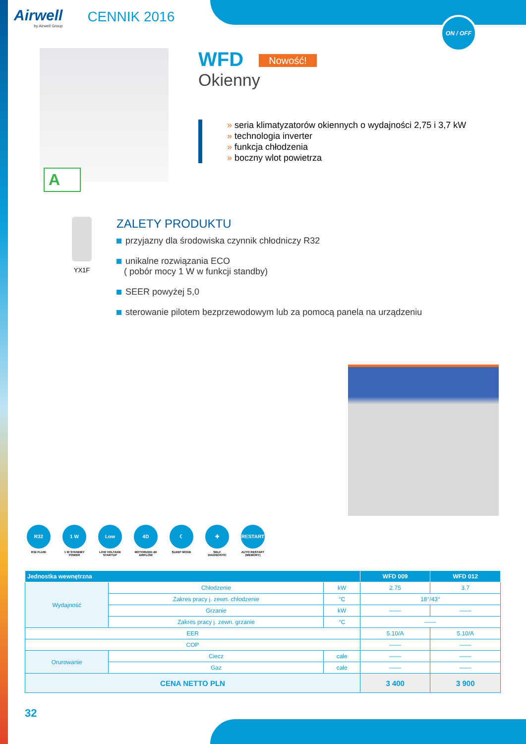ON / OFF
Airwell
by Airwell Group
CENNIK 2016
A
WFD Nowość!
Okienny
» seria klimatyzatorów okiennych o wydajności 2,75 i 3,7 kW
» technologia inverter
» funkcja chłodzenia
» boczny wlot powietrza
YX1F
ZALETY PRODUKTU
przyjazny dla środowiska czynnik chłodniczy R32
unikalne rozwiązania ECO
( pobór mocy 1 W w funkcji standby)
SEER powyżej 5,0
sterowanie pilotem bezprzewodowym lub za pomocą panela na urządzeniu
R32
R32 FLUID
1 W
1 W STANDBY POWER
Low
LOW VOLTAGE STARTUP
4D
MOTORIZED 4D AIRFLOW
☾
SLEEP MODE
✚
SELF DIAGNOSTIC
RESTART
AUTO RESTART (MEMORY)
| Jednostka wewnętrzna | | | | WFD 009 | WFD 012 |
| --- | --- | --- | --- | --- | --- |
| Wydajność | Chłodzenie | | kW | 2.75 | 3.7 |
| | Zakres pracy j. zewn. chłodzenie | | °C | 18°/43° | |
| | Grzanie | | kW | —— | —— |
| | Zakres pracy j. zewn. grzanie | | °C | —— | |
| EER | | | | 5.10/A | 5.10/A |
| COP | | | | —— | —— |
| Orurowanie | Ciecz | cale | | —— | —— |
| | Gaz | cale | | —— | —— |
| CENA NETTO PLN | | | | 3 400 | 3 900 |
32